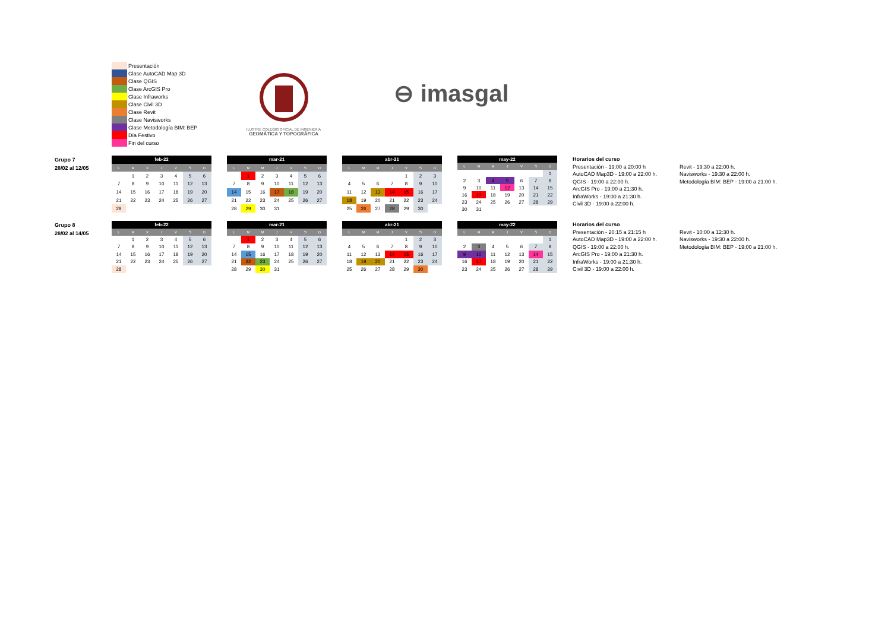Presentación
Clase AutoCAD Map 3D
Clase QGIS
Clase ArcGIS Pro
Clase Infraworks
Clase Civil 3D
Clase Revit
Clase Navisworks
Clase Metodología BIM: BEP
Día Festivo
Fin del curso
ILUSTRE COLEGIO OFICIAL DE INGENIERÍA
GEOMÁTICA Y TOPOGRÁFICA
⊖ imasgal
Grupo 7
28/02 al 12/05
| feb-22 | | | | | | |
| --- | --- | --- | --- | --- | --- | --- |
| L | M | X | J | V | S | D |
| | 1 | 2 | 3 | 4 | 5 | 6 |
| 7 | 8 | 9 | 10 | 11 | 12 | 13 |
| 14 | 15 | 16 | 17 | 18 | 19 | 20 |
| 21 | 22 | 23 | 24 | 25 | 26 | 27 |
| 28 | | | | | | |
| mar-21 | | | | | | |
| --- | --- | --- | --- | --- | --- | --- |
| L | M | M | J | V | S | D |
| | 1 | 2 | 3 | 4 | 5 | 6 |
| 7 | 8 | 9 | 10 | 11 | 12 | 13 |
| 14 | 15 | 16 | 17 | 18 | 19 | 20 |
| 21 | 22 | 23 | 24 | 25 | 26 | 27 |
| 28 | 29 | 30 | 31 | | | |
| abr-21 | | | | | | |
| --- | --- | --- | --- | --- | --- | --- |
| L | M | M | J | V | S | D |
| | | | | 1 | 2 | 3 |
| 4 | 5 | 6 | 7 | 8 | 9 | 10 |
| 11 | 12 | 13 | 14 | 15 | 16 | 17 |
| 18 | 19 | 20 | 21 | 22 | 23 | 24 |
| 25 | 26 | 27 | 28 | 29 | 30 | |
| may-22 | | | | | | |
| --- | --- | --- | --- | --- | --- | --- |
| L | M | M | J | V | S | D |
| | | | | | | 1 |
| 2 | 3 | 4 | 5 | 6 | 7 | 8 |
| 9 | 10 | 11 | 12 | 13 | 14 | 15 |
| 16 | 17 | 18 | 19 | 20 | 21 | 22 |
| 23 | 24 | 25 | 26 | 27 | 28 | 29 |
| 30 | 31 | | | | | |
Horarios del curso
Presentación - 19:00 a 20:00 h
AutoCAD Map3D - 19:00 a 22:00 h.
QGIS - 19:00 a 22:00 h.
ArcGIS Pro - 19:00 a 21:30 h.
InfraWorks - 19:00 a 21:30 h.
Civil 3D - 19:00 a 22:00 h.
Revit - 19:30 a 22:00 h.
Navisworks - 19:30 a 22:00 h.
Metodología BIM: BEP - 19:00 a 21:00 h.
Grupo 8
28/02 al 14/05
| feb-22 | | | | | | |
| --- | --- | --- | --- | --- | --- | --- |
| L | M | X | J | V | S | D |
| | 1 | 2 | 3 | 4 | 5 | 6 |
| 7 | 8 | 9 | 10 | 11 | 12 | 13 |
| 14 | 15 | 16 | 17 | 18 | 19 | 20 |
| 21 | 22 | 23 | 24 | 25 | 26 | 27 |
| 28 | | | | | | |
| mar-21 | | | | | | |
| --- | --- | --- | --- | --- | --- | --- |
| L | M | M | J | V | S | D |
| | 1 | 2 | 3 | 4 | 5 | 6 |
| 7 | 8 | 9 | 10 | 11 | 12 | 13 |
| 14 | 15 | 16 | 17 | 18 | 19 | 20 |
| 21 | 22 | 23 | 24 | 25 | 26 | 27 |
| 28 | 29 | 30 | 31 | | | |
| abr-21 | | | | | | |
| --- | --- | --- | --- | --- | --- | --- |
| L | M | M | J | V | S | D |
| | | | | 1 | 2 | 3 |
| 4 | 5 | 6 | 7 | 8 | 9 | 10 |
| 11 | 12 | 13 | 14 | 15 | 16 | 17 |
| 18 | 19 | 20 | 21 | 22 | 23 | 24 |
| 25 | 26 | 27 | 28 | 29 | 30 | |
| may-22 | | | | | | |
| --- | --- | --- | --- | --- | --- | --- |
| L | M | M | J | V | S | D |
| | | | | | | 1 |
| 2 | 3 | 4 | 5 | 6 | 7 | 8 |
| 9 | 10 | 11 | 12 | 13 | 14 | 15 |
| 16 | 17 | 18 | 19 | 20 | 21 | 22 |
| 23 | 24 | 25 | 26 | 27 | 28 | 29 |
Horarios del curso
Presentación - 20:15 a 21:15 h
AutoCAD Map3D - 19:00 a 22:00 h.
QGIS - 19:00 a 22:00 h.
ArcGIS Pro - 19:00 a 21:30 h.
InfraWorks - 19:00 a 21:30 h.
Civil 3D - 19:00 a 22:00 h.
Revit - 10:00 a 12:30 h.
Navisworks - 19:30 a 22:00 h.
Metodología BIM: BEP - 19:00 a 21:00 h.